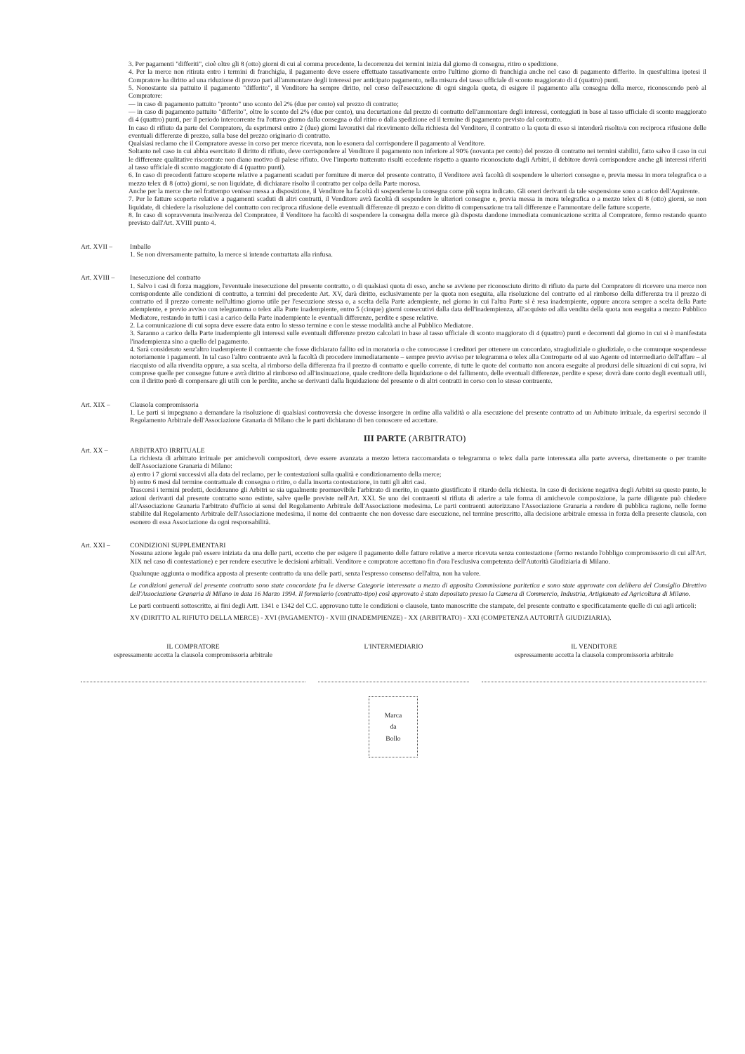3. Per pagamenti "differiti", cioè oltre gli 8 (otto) giorni di cui al comma precedente, la decorrenza dei termini inizia dal giorno di consegna, ritiro o spedizione.
4. Per la merce non ritirata entro i termini di franchigia, il pagamento deve essere effettuato tassativamente entro l'ultimo giorno di franchigia anche nel caso di pagamento differito. In quest'ultima ipotesi il Compratore ha diritto ad una riduzione di prezzo pari all'ammontare degli interessi per anticipato pagamento, nella misura del tasso ufficiale di sconto maggiorato di 4 (quattro) punti.
5. Nonostante sia pattuito il pagamento "differito", il Venditore ha sempre diritto, nel corso dell'esecuzione di ogni singola quota, di esigere il pagamento alla consegna della merce, riconoscendo però al Compratore:
— in caso di pagamento pattuito "pronto" uno sconto del 2% (due per cento) sul prezzo di contratto;
— in caso di pagamento pattuito "differito", oltre lo sconto del 2% (due per cento), una decurtazione dal prezzo di contratto dell'ammontare degli interessi, conteggiati in base al tasso ufficiale di sconto maggiorato di 4 (quattro) punti, per il periodo intercorrente fra l'ottavo giorno dalla consegna o dal ritiro o dalla spedizione ed il termine di pagamento previsto dal contratto.
In caso di rifiuto da parte del Compratore, da esprimersi entro 2 (due) giorni lavorativi dal ricevimento della richiesta del Venditore, il contratto o la quota di esso si intenderà risolto/a con reciproca rifusione delle eventuali differenze di prezzo, sulla base del prezzo originario di contratto.
Qualsiasi reclamo che il Compratore avesse in corso per merce ricevuta, non lo esonera dal corrispondere il pagamento al Venditore.
Soltanto nel caso in cui abbia esercitato il diritto di rifiuto, deve corrispondere al Venditore il pagamento non inferiore al 90% (novanta per cento) del prezzo di contratto nei termini stabiliti, fatto salvo il caso in cui le differenze qualitative riscontrate non diano motivo di palese rifiuto. Ove l'importo trattenuto risulti eccedente rispetto a quanto riconosciuto dagli Arbitri, il debitore dovrà corrispondere anche gli interessi riferiti al tasso ufficiale di sconto maggiorato di 4 (quattro punti).
6. In caso di precedenti fatture scoperte relative a pagamenti scaduti per forniture di merce del presente contratto, il Venditore avrà facoltà di sospendere le ulteriori consegne e, previa messa in mora telegrafica o a mezzo telex di 8 (otto) giorni, se non liquidate, di dichiarare risolto il contratto per colpa della Parte morosa.
Anche per la merce che nel frattempo venisse messa a disposizione, il Venditore ha facoltà di sospenderne la consegna come più sopra indicato. Gli oneri derivanti da tale sospensione sono a carico dell'Aquirente.
7. Per le fatture scoperte relative a pagamenti scaduti di altri contratti, il Venditore avrà facoltà di sospendere le ulteriori consegne e, previa messa in mora telegrafica o a mezzo telex di 8 (otto) giorni, se non liquidate, di chiedere la risoluzione del contratto con reciproca rifusione delle eventuali differenze di prezzo e con diritto di compensazione tra tali differenze e l'ammontare delle fatture scoperte.
8. In caso di sopravvenuta insolvenza del Compratore, il Venditore ha facoltà di sospendere la consegna della merce già disposta dandone immediata comunicazione scritta al Compratore, fermo restando quanto previsto dall'Art. XVIII punto 4.
Art. XVII – Imballo
1. Se non diversamente pattuito, la merce si intende contrattata alla rinfusa.
Art. XVIII – Inesecuzione del contratto
1. Salvo i casi di forza maggiore, l'eventuale inesecuzione del presente contratto, o di qualsiasi quota di esso, anche se avviene per riconosciuto diritto di rifiuto da parte del Compratore di ricevere una merce non corrispondente alle condizioni di contratto, a termini del precedente Art. XV, darà diritto, esclusivamente per la quota non eseguita, alla risoluzione del contratto ed al rimborso della differenza tra il prezzo di contratto ed il prezzo corrente nell'ultimo giorno utile per l'esecuzione stessa o, a scelta della Parte adempiente, nel giorno in cui l'altra Parte si è resa inadempiente, oppure ancora sempre a scelta della Parte adempiente, e previo avviso con telegramma o telex alla Parte inadempiente, entro 5 (cinque) giorni consecutivi dalla data dell'inadempienza, all'acquisto od alla vendita della quota non eseguita a mezzo Pubblico Mediatore, restando in tutti i casi a carico della Parte inadempiente le eventuali differenze, perdite e spese relative.
2. La comunicazione di cui sopra deve essere data entro lo stesso termine e con le stesse modalità anche al Pubblico Mediatore.
3. Saranno a carico della Parte inadempiente gli interessi sulle eventuali differenze prezzo calcolati in base al tasso ufficiale di sconto maggiorato di 4 (quattro) punti e decorrenti dal giorno in cui si è manifestata l'inadempienza sino a quello del pagamento.
4. Sarà considerato senz'altro inadempiente il contraente che fosse dichiarato fallito od in moratoria o che convocasse i creditori per ottenere un concordato, stragiudiziale o giudiziale, o che comunque sospendesse notoriamente i pagamenti. In tal caso l'altro contraente avrà la facoltà di procedere immediatamente – sempre previo avviso per telegramma o telex alla Controparte od al suo Agente od intermediario dell'affare – al riacquisto od alla rivendita oppure, a sua scelta, al rimborso della differenza fra il prezzo di contratto e quello corrente, di tutte le quote del contratto non ancora eseguite al prodursi delle situazioni di cui sopra, ivi comprese quelle per consegne future e avrà diritto al rimborso od all'insinuazione, quale creditore della liquidazione o del fallimento, delle eventuali differenze, perdite e spese; dovrà dare conto degli eventuali utili, con il diritto però di compensare gli utili con le perdite, anche se derivanti dalla liquidazione del presente o di altri contratti in corso con lo stesso contraente.
Art. XIX – Clausola compromissoria
1. Le parti si impegnano a demandare la risoluzione di qualsiasi controversia che dovesse insorgere in ordine alla validità o alla esecuzione del presente contratto ad un Arbitrato irrituale, da esperirsi secondo il Regolamento Arbitrale dell'Associazione Granaria di Milano che le parti dichiarano di ben conoscere ed accettare.
III PARTE (ARBITRATO)
Art. XX – ARBITRATO IRRITUALE
La richiesta di arbitrato irrituale per amichevoli compositori, deve essere avanzata a mezzo lettera raccomandata o telegramma o telex dalla parte interessata alla parte avversa, direttamente o per tramite dell'Associazione Granaria di Milano:
a) entro i 7 giorni successivi alla data del reclamo, per le contestazioni sulla qualità e condizionamento della merce;
b) entro 6 mesi dal termine contrattuale di consegna o ritiro, o dalla insorta contestazione, in tutti gli altri casi.
Trascorsi i termini predetti, decideranno gli Arbitri se sia ugualmente promuovibile l'arbitrato di merito, in quanto giustificato il ritardo della richiesta. In caso di decisione negativa degli Arbitri su questo punto, le azioni derivanti dal presente contratto sono estinte, salve quelle previste nell'Art. XXI. Se uno dei contraenti si rifiuta di aderire a tale forma di amichevole composizione, la parte diligente può chiedere all'Associazione Granaria l'arbitrato d'ufficio ai sensi del Regolamento Arbitrale dell'Associazione medesima. Le parti contraenti autorizzano l'Associazione Granaria a rendere di pubblica ragione, nelle forme stabilite dal Regolamento Arbitrale dell'Associazione medesima, il nome del contraente che non dovesse dare esecuzione, nel termine prescritto, alla decisione arbitrale emessa in forza della presente clausola, con esonero di essa Associazione da ogni responsabilità.
Art. XXI – CONDIZIONI SUPPLEMENTARI
Nessuna azione legale può essere iniziata da una delle parti, eccetto che per esigere il pagamento delle fatture relative a merce ricevuta senza contestazione (fermo restando l'obbligo compromissorio di cui all'Art. XIX nel caso di contestazione) e per rendere esecutive le decisioni arbitrali. Venditore e compratore accettano fin d'ora l'esclusiva competenza dell'Autorità Giudiziaria di Milano.
Qualunque aggiunta o modifica apposta al presente contratto da una delle parti, senza l'espresso consenso dell'altra, non ha valore.
Le condizioni generali del presente contratto sono state concordate fra le diverse Categorie interessate a mezzo di apposita Commissione paritetica e sono state approvate con delibera del Consiglio Direttivo dell'Associazione Granaria di Milano in data 16 Marzo 1994. Il formulario (contratto-tipo) così approvato è stato depositato presso la Camera di Commercio, Industria, Artigianato ed Agricoltura di Milano.
Le parti contraenti sottoscritte, ai fini degli Artt. 1341 e 1342 del C.C. approvano tutte le condizioni o clausole, tanto manoscritte che stampate, del presente contratto e specificatamente quelle di cui agli articoli:
XV (DIRITTO AL RIFIUTO DELLA MERCE) - XVI (PAGAMENTO) - XVIII (INADEMPIENZE) - XX (ARBITRATO) - XXI (COMPETENZA AUTORITÀ GIUDIZIARIA).
IL COMPRATORE
espressamente accetta la clausola compromissoria arbitrale
L'INTERMEDIARIO IL VENDITORE
espressamente accetta la clausola compromissoria arbitrale
Marca
da
Bollo